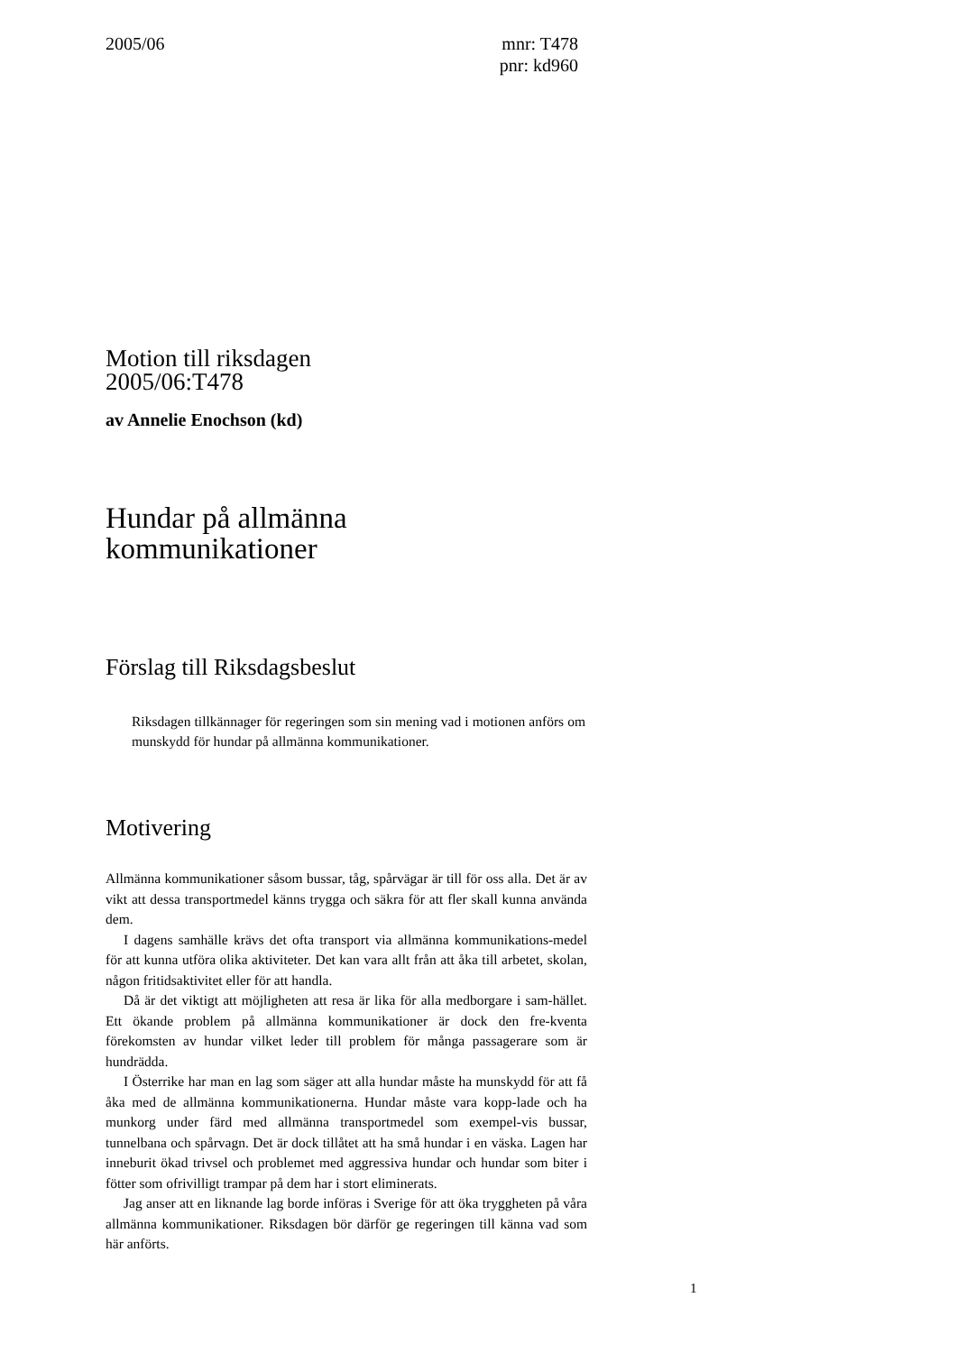2005/06 mnr: T478
pnr: kd960
Motion till riksdagen
2005/06:T478
av Annelie Enochson (kd)
Hundar på allmänna
kommunikationer
Förslag till Riksdagsbeslut
Riksdagen tillkännager för regeringen som sin mening vad i motionen anförs om munskydd för hundar på allmänna kommunikationer.
Motivering
Allmänna kommunikationer såsom bussar, tåg, spårvägar är till för oss alla. Det är av vikt att dessa transportmedel känns trygga och säkra för att fler skall kunna använda dem.
I dagens samhälle krävs det ofta transport via allmänna kommunikations-medel för att kunna utföra olika aktiviteter. Det kan vara allt från att åka till arbetet, skolan, någon fritidsaktivitet eller för att handla.
Då är det viktigt att möjligheten att resa är lika för alla medborgare i sam-hället. Ett ökande problem på allmänna kommunikationer är dock den fre-kventa förekomsten av hundar vilket leder till problem för många passagerare som är hundrädda.
I Österrike har man en lag som säger att alla hundar måste ha munskydd för att få åka med de allmänna kommunikationerna. Hundar måste vara kopp-lade och ha munkorg under färd med allmänna transportmedel som exempel-vis bussar, tunnelbana och spårvagn. Det är dock tillåtet att ha små hundar i en väska. Lagen har inneburit ökad trivsel och problemet med aggressiva hundar och hundar som biter i fötter som ofrivilligt trampar på dem har i stort eliminerats.
Jag anser att en liknande lag borde införas i Sverige för att öka tryggheten på våra allmänna kommunikationer. Riksdagen bör därför ge regeringen till känna vad som här anförts.
1